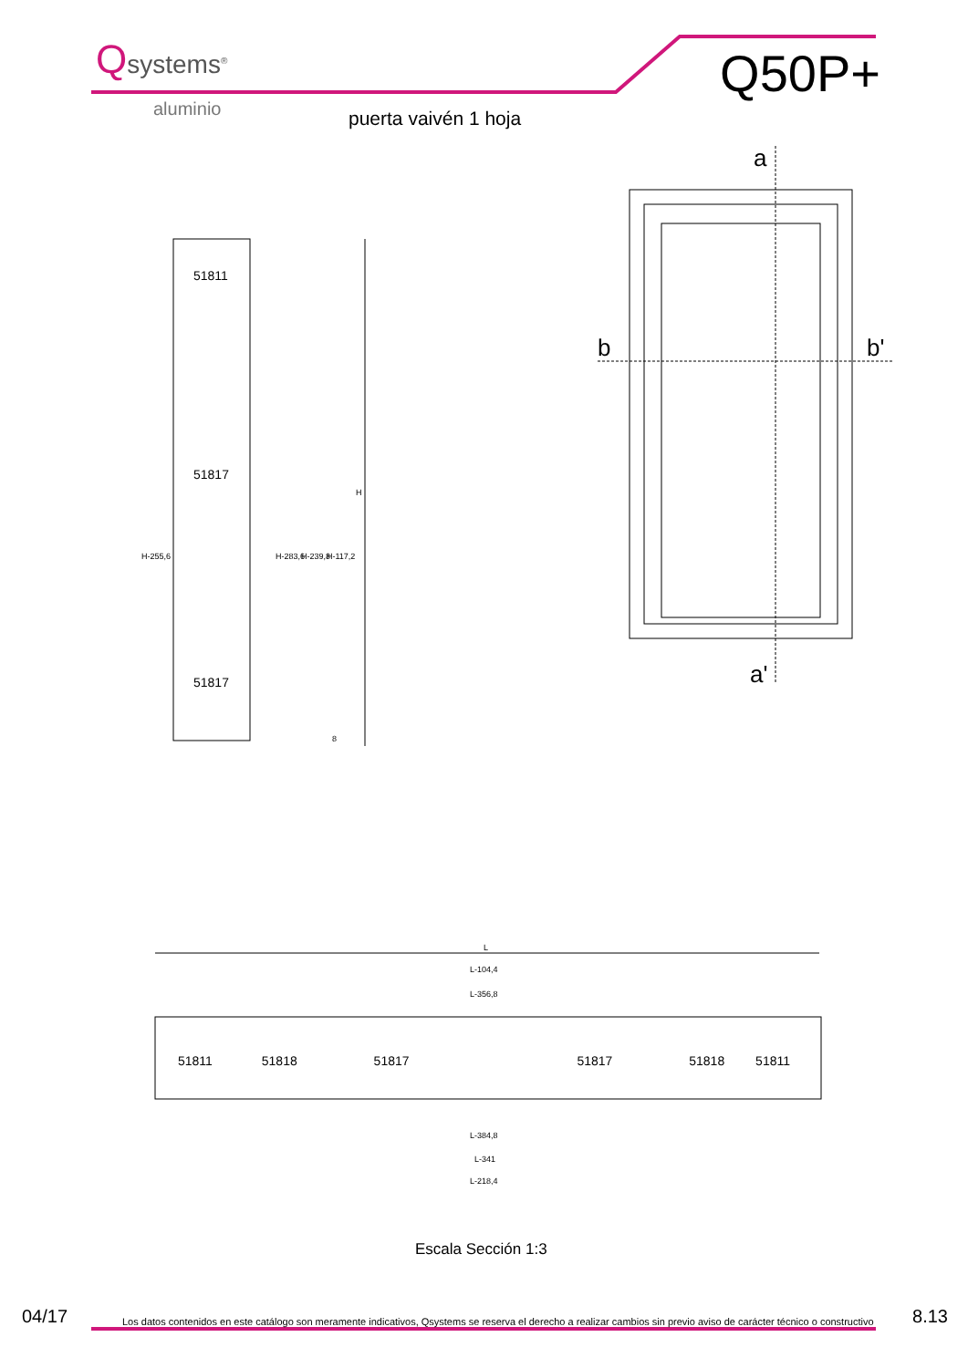Qsystems<sup>®</sup>
aluminio
Q50P+
puerta vaivén 1 hoja
a
b b'
a'
51811
51817
51817
H
H-117,2
H-239,8
H-283,6
H-255,6
8
L
L-104,4
L-356,8
51811 51818 51817 51817 51818 51811
L-384,8
L-341
L-218,4
Escala Sección 1:3
04/17 Los datos contenidos en este catálogo son meramente indicativos, Qsystems se reserva el derecho a realizar cambios sin previo aviso de carácter técnico o constructivo 8.13